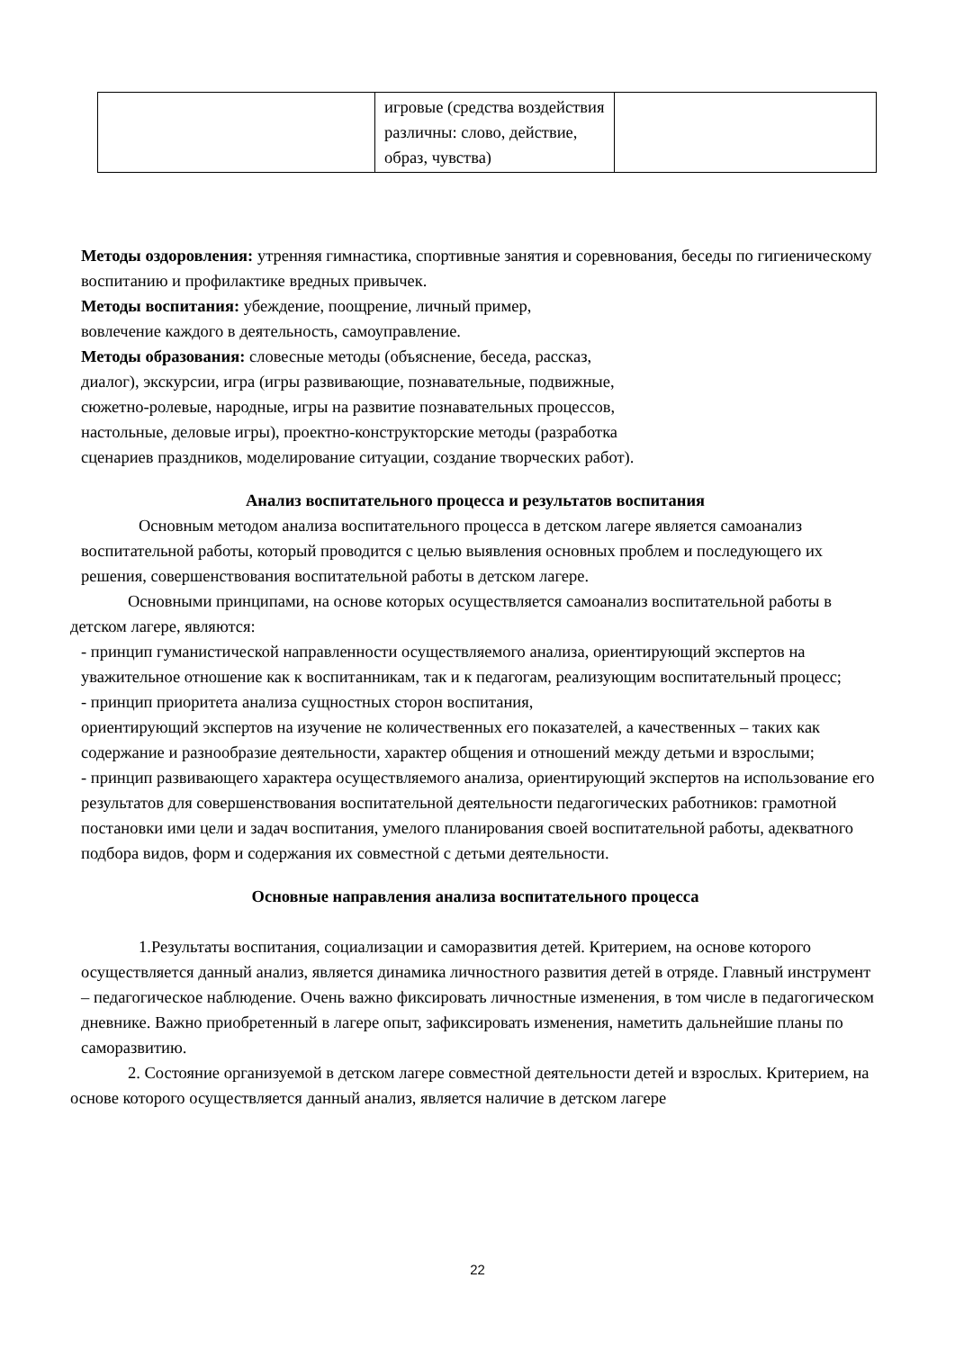| | игровые (средства воздействия различны: слово, действие, образ, чувства) | |
Методы оздоровления: утренняя гимнастика, спортивные занятия и соревнования, беседы по гигиеническому воспитанию и профилактике вредных привычек.
Методы воспитания: убеждение, поощрение, личный пример,
вовлечение каждого в деятельность, самоуправление.
Методы образования: словесные методы (объяснение, беседа, рассказ,
диалог), экскурсии, игра (игры развивающие, познавательные, подвижные,
сюжетно-ролевые, народные, игры на развитие познавательных процессов,
настольные, деловые игры), проектно-конструкторские методы (разработка
сценариев праздников, моделирование ситуации, создание творческих работ).
Анализ воспитательного процесса и результатов воспитания
Основным методом анализа воспитательного процесса в детском лагере является самоанализ воспитательной работы, который проводится с целью выявления основных проблем и последующего их решения, совершенствования воспитательной работы в детском лагере.
Основными принципами, на основе которых осуществляется самоанализ воспитательной работы в детском лагере, являются:
- принцип гуманистической направленности осуществляемого анализа, ориентирующий экспертов на уважительное отношение как к воспитанникам, так и к педагогам, реализующим воспитательный процесс;
- принцип приоритета анализа сущностных сторон воспитания,
ориентирующий экспертов на изучение не количественных его показателей, а качественных – таких как содержание и разнообразие деятельности, характер общения и отношений между детьми и взрослыми;
- принцип развивающего характера осуществляемого анализа, ориентирующий экспертов на использование его результатов для совершенствования воспитательной деятельности педагогических работников: грамотной постановки ими цели и задач воспитания, умелого планирования своей воспитательной работы, адекватного подбора видов, форм и содержания их совместной с детьми деятельности.
Основные направления анализа воспитательного процесса
1.Результаты воспитания, социализации и саморазвития детей. Критерием, на основе которого осуществляется данный анализ, является динамика личностного развития детей в отряде. Главный инструмент – педагогическое наблюдение. Очень важно фиксировать личностные изменения, в том числе в педагогическом дневнике. Важно приобретенный в лагере опыт, зафиксировать изменения, наметить дальнейшие планы по саморазвитию.
2. Состояние организуемой в детском лагере совместной деятельности детей и взрослых. Критерием, на основе которого осуществляется данный анализ, является наличие в детском лагере
22